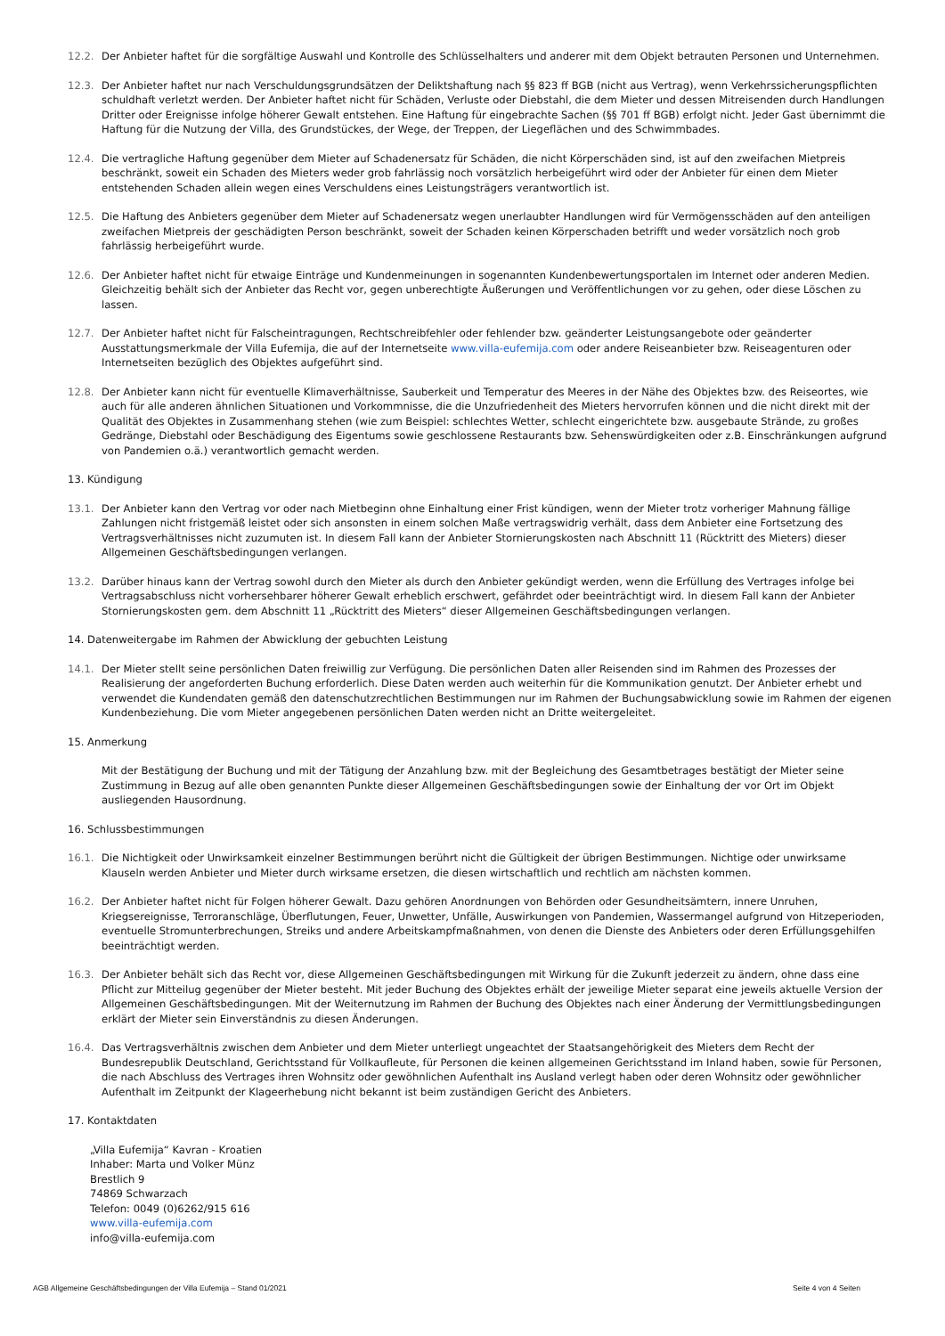12.2. Der Anbieter haftet für die sorgfältige Auswahl und Kontrolle des Schlüsselhalters und anderer mit dem Objekt betrauten Personen und Unternehmen.
12.3. Der Anbieter haftet nur nach Verschuldungsgrundsätzen der Deliktshaftung nach §§ 823 ff BGB (nicht aus Vertrag), wenn Verkehrssicherungspflichten schuldhaft verletzt werden. Der Anbieter haftet nicht für Schäden, Verluste oder Diebstahl, die dem Mieter und dessen Mitreisenden durch Handlungen Dritter oder Ereignisse infolge höherer Gewalt entstehen. Eine Haftung für eingebrachte Sachen (§§ 701 ff BGB) erfolgt nicht. Jeder Gast übernimmt die Haftung für die Nutzung der Villa, des Grundstückes, der Wege, der Treppen, der Liegeflächen und des Schwimmbades.
12.4. Die vertragliche Haftung gegenüber dem Mieter auf Schadenersatz für Schäden, die nicht Körperschäden sind, ist auf den zweifachen Mietpreis beschränkt, soweit ein Schaden des Mieters weder grob fahrlässig noch vorsätzlich herbeigeführt wird oder der Anbieter für einen dem Mieter entstehenden Schaden allein wegen eines Verschuldens eines Leistungsträgers verantwortlich ist.
12.5. Die Haftung des Anbieters gegenüber dem Mieter auf Schadenersatz wegen unerlaubter Handlungen wird für Vermögensschäden auf den anteiligen zweifachen Mietpreis der geschädigten Person beschränkt, soweit der Schaden keinen Körperschaden betrifft und weder vorsätzlich noch grob fahrlässig herbeigeführt wurde.
12.6. Der Anbieter haftet nicht für etwaige Einträge und Kundenmeinungen in sogenannten Kundenbewertungsportalen im Internet oder anderen Medien. Gleichzeitig behält sich der Anbieter das Recht vor, gegen unberechtigte Äußerungen und Veröffentlichungen vor zu gehen, oder diese Löschen zu lassen.
12.7. Der Anbieter haftet nicht für Falscheintragungen, Rechtschreibfehler oder fehlender bzw. geänderter Leistungsangebote oder geänderter Ausstattungsmerkmale der Villa Eufemija, die auf der Internetseite www.villa-eufemija.com oder andere Reiseanbieter bzw. Reiseagenturen oder Internetseiten bezüglich des Objektes aufgeführt sind.
12.8. Der Anbieter kann nicht für eventuelle Klimaverhältnisse, Sauberkeit und Temperatur des Meeres in der Nähe des Objektes bzw. des Reiseortes, wie auch für alle anderen ähnlichen Situationen und Vorkommnisse, die die Unzufriedenheit des Mieters hervorrufen können und die nicht direkt mit der Qualität des Objektes in Zusammenhang stehen (wie zum Beispiel: schlechtes Wetter, schlecht eingerichtete bzw. ausgebaute Strände, zu großes Gedränge, Diebstahl oder Beschädigung des Eigentums sowie geschlossene Restaurants bzw. Sehenswürdigkeiten oder z.B. Einschränkungen aufgrund von Pandemien o.ä.) verantwortlich gemacht werden.
13. Kündigung
13.1. Der Anbieter kann den Vertrag vor oder nach Mietbeginn ohne Einhaltung einer Frist kündigen, wenn der Mieter trotz vorheriger Mahnung fällige Zahlungen nicht fristgemäß leistet oder sich ansonsten in einem solchen Maße vertragswidrig verhält, dass dem Anbieter eine Fortsetzung des Vertragsverhältnisses nicht zuzumuten ist. In diesem Fall kann der Anbieter Stornierungskosten nach Abschnitt 11 (Rücktritt des Mieters) dieser Allgemeinen Geschäftsbedingungen verlangen.
13.2. Darüber hinaus kann der Vertrag sowohl durch den Mieter als durch den Anbieter gekündigt werden, wenn die Erfüllung des Vertrages infolge bei Vertragsabschluss nicht vorhersehbarer höherer Gewalt erheblich erschwert, gefährdet oder beeinträchtigt wird. In diesem Fall kann der Anbieter Stornierungskosten gem. dem Abschnitt 11 „Rücktritt des Mieters“ dieser Allgemeinen Geschäftsbedingungen verlangen.
14. Datenweitergabe im Rahmen der Abwicklung der gebuchten Leistung
14.1. Der Mieter stellt seine persönlichen Daten freiwillig zur Verfügung. Die persönlichen Daten aller Reisenden sind im Rahmen des Prozesses der Realisierung der angeforderten Buchung erforderlich. Diese Daten werden auch weiterhin für die Kommunikation genutzt. Der Anbieter erhebt und verwendet die Kundendaten gemäß den datenschutzrechtlichen Bestimmungen nur im Rahmen der Buchungsabwicklung sowie im Rahmen der eigenen Kundenbeziehung. Die vom Mieter angegebenen persönlichen Daten werden nicht an Dritte weitergeleitet.
15. Anmerkung
Mit der Bestätigung der Buchung und mit der Tätigung der Anzahlung bzw. mit der Begleichung des Gesamtbetrages bestätigt der Mieter seine Zustimmung in Bezug auf alle oben genannten Punkte dieser Allgemeinen Geschäftsbedingungen sowie der Einhaltung der vor Ort im Objekt ausliegenden Hausordnung.
16. Schlussbestimmungen
16.1. Die Nichtigkeit oder Unwirksamkeit einzelner Bestimmungen berührt nicht die Gültigkeit der übrigen Bestimmungen. Nichtige oder unwirksame Klauseln werden Anbieter und Mieter durch wirksame ersetzen, die diesen wirtschaftlich und rechtlich am nächsten kommen.
16.2. Der Anbieter haftet nicht für Folgen höherer Gewalt. Dazu gehören Anordnungen von Behörden oder Gesundheitsämtern, innere Unruhen, Kriegsereignisse, Terroranschläge, Überflutungen, Feuer, Unwetter, Unfälle, Auswirkungen von Pandemien, Wassermangel aufgrund von Hitzeperioden, eventuelle Stromunterbrechungen, Streiks und andere Arbeitskampfmaßnahmen, von denen die Dienste des Anbieters oder deren Erfüllungsgehilfen beeinträchtigt werden.
16.3. Der Anbieter behält sich das Recht vor, diese Allgemeinen Geschäftsbedingungen mit Wirkung für die Zukunft jederzeit zu ändern, ohne dass eine Pflicht zur Mitteilug gegenüber der Mieter besteht. Mit jeder Buchung des Objektes erhält der jeweilige Mieter separat eine jeweils aktuelle Version der Allgemeinen Geschäftsbedingungen. Mit der Weiternutzung im Rahmen der Buchung des Objektes nach einer Änderung der Vermittlungsbedingungen erklärt der Mieter sein Einverständnis zu diesen Änderungen.
16.4. Das Vertragsverhältnis zwischen dem Anbieter und dem Mieter unterliegt ungeachtet der Staatsangehörigkeit des Mieters dem Recht der Bundesrepublik Deutschland, Gerichtsstand für Vollkaufleute, für Personen die keinen allgemeinen Gerichtsstand im Inland haben, sowie für Personen, die nach Abschluss des Vertrages ihren Wohnsitz oder gewöhnlichen Aufenthalt ins Ausland verlegt haben oder deren Wohnsitz oder gewöhnlicher Aufenthalt im Zeitpunkt der Klageerhebung nicht bekannt ist beim zuständigen Gericht des Anbieters.
17. Kontaktdaten
„Villa Eufemija“ Kavran - Kroatien
Inhaber: Marta und Volker Münz
Brestlich 9
74869 Schwarzach
Telefon: 0049 (0)6262/915 616
www.villa-eufemija.com
info@villa-eufemija.com
AGB Allgemeine Geschäftsbedingungen der Villa Eufemija – Stand 01/2021 Seite 4 von 4 Seiten